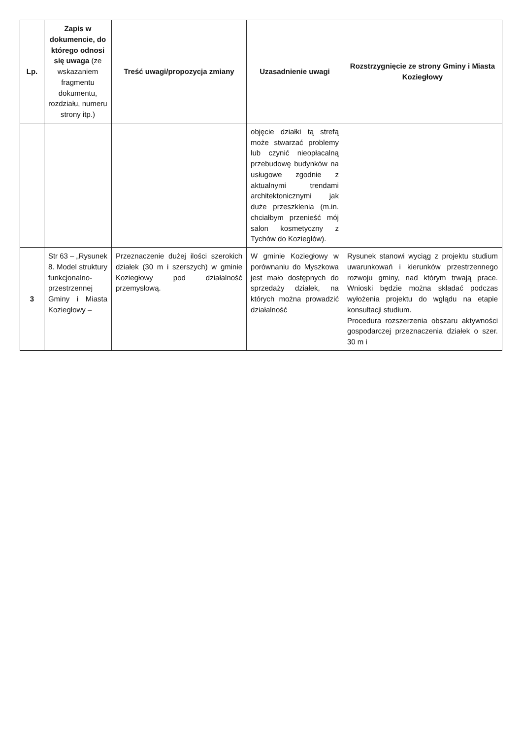| Lp. | Zapis w dokumencie, do którego odnosi się uwaga (ze wskazaniem fragmentu dokumentu, rozdziału, numeru strony itp.) | Treść uwagi/propozycja zmiany | Uzasadnienie uwagi | Rozstrzygnięcie ze strony Gminy i Miasta Koziegłowy |
| --- | --- | --- | --- | --- |
| | | | objęcie działki tą strefą może stwarzać problemy lub czynić nieopłacalną przebudowę budynków na usługowe zgodnie z aktualnymi trendami architektonicznymi jak duże przeszklenia (m.in. chciałbym przenieść mój salon kosmetyczny z Tychów do Koziegłów). | |
| 3 | Str 63 – „Rysunek 8. Model struktury funkcjonalno-przestrzennej Gminy i Miasta Koziegłowy – | Przeznaczenie dużej ilości szerokich działek (30 m i szerszych) w gminie Koziegłowy pod działalność przemysłową. | W gminie Koziegłowy w porównaniu do Myszkowa jest mało dostępnych do sprzedaży działek, na których można prowadzić działalność | Rysunek stanowi wyciąg z projektu studium uwarunkowań i kierunków przestrzennego rozwoju gminy, nad którym trwają prace. Wnioski będzie można składać podczas wyłożenia projektu do wglądu na etapie konsultacji studium. Procedura rozszerzenia obszaru aktywności gospodarczej przeznaczenia działek o szer. 30 m i |